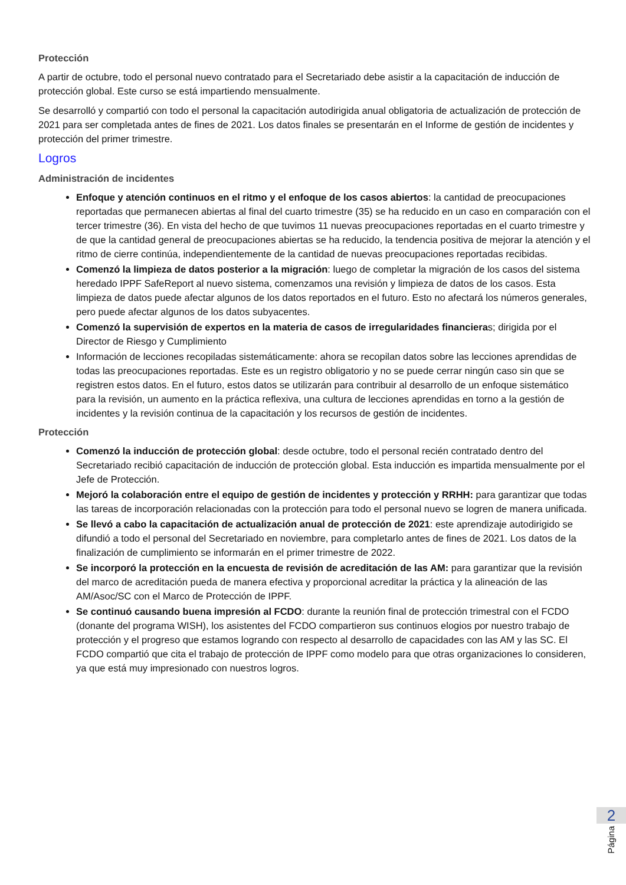Protección
A partir de octubre, todo el personal nuevo contratado para el Secretariado debe asistir a la capacitación de inducción de protección global. Este curso se está impartiendo mensualmente.
Se desarrolló y compartió con todo el personal la capacitación autodirigida anual obligatoria de actualización de protección de 2021 para ser completada antes de fines de 2021. Los datos finales se presentarán en el Informe de gestión de incidentes y protección del primer trimestre.
Logros
Administración de incidentes
Enfoque y atención continuos en el ritmo y el enfoque de los casos abiertos: la cantidad de preocupaciones reportadas que permanecen abiertas al final del cuarto trimestre (35) se ha reducido en un caso en comparación con el tercer trimestre (36). En vista del hecho de que tuvimos 11 nuevas preocupaciones reportadas en el cuarto trimestre y de que la cantidad general de preocupaciones abiertas se ha reducido, la tendencia positiva de mejorar la atención y el ritmo de cierre continúa, independientemente de la cantidad de nuevas preocupaciones reportadas recibidas.
Comenzó la limpieza de datos posterior a la migración: luego de completar la migración de los casos del sistema heredado IPPF SafeReport al nuevo sistema, comenzamos una revisión y limpieza de datos de los casos. Esta limpieza de datos puede afectar algunos de los datos reportados en el futuro. Esto no afectará los números generales, pero puede afectar algunos de los datos subyacentes.
Comenzó la supervisión de expertos en la materia de casos de irregularidades financieras; dirigida por el Director de Riesgo y Cumplimiento
Información de lecciones recopiladas sistemáticamente: ahora se recopilan datos sobre las lecciones aprendidas de todas las preocupaciones reportadas. Este es un registro obligatorio y no se puede cerrar ningún caso sin que se registren estos datos. En el futuro, estos datos se utilizarán para contribuir al desarrollo de un enfoque sistemático para la revisión, un aumento en la práctica reflexiva, una cultura de lecciones aprendidas en torno a la gestión de incidentes y la revisión continua de la capacitación y los recursos de gestión de incidentes.
Protección
Comenzó la inducción de protección global: desde octubre, todo el personal recién contratado dentro del Secretariado recibió capacitación de inducción de protección global. Esta inducción es impartida mensualmente por el Jefe de Protección.
Mejoró la colaboración entre el equipo de gestión de incidentes y protección y RRHH: para garantizar que todas las tareas de incorporación relacionadas con la protección para todo el personal nuevo se logren de manera unificada.
Se llevó a cabo la capacitación de actualización anual de protección de 2021: este aprendizaje autodirigido se difundió a todo el personal del Secretariado en noviembre, para completarlo antes de fines de 2021. Los datos de la finalización de cumplimiento se informarán en el primer trimestre de 2022.
Se incorporó la protección en la encuesta de revisión de acreditación de las AM: para garantizar que la revisión del marco de acreditación pueda de manera efectiva y proporcional acreditar la práctica y la alineación de las AM/Asoc/SC con el Marco de Protección de IPPF.
Se continuó causando buena impresión al FCDO: durante la reunión final de protección trimestral con el FCDO (donante del programa WISH), los asistentes del FCDO compartieron sus continuos elogios por nuestro trabajo de protección y el progreso que estamos logrando con respecto al desarrollo de capacidades con las AM y las SC. El FCDO compartió que cita el trabajo de protección de IPPF como modelo para que otras organizaciones lo consideren, ya que está muy impresionado con nuestros logros.
2
Página